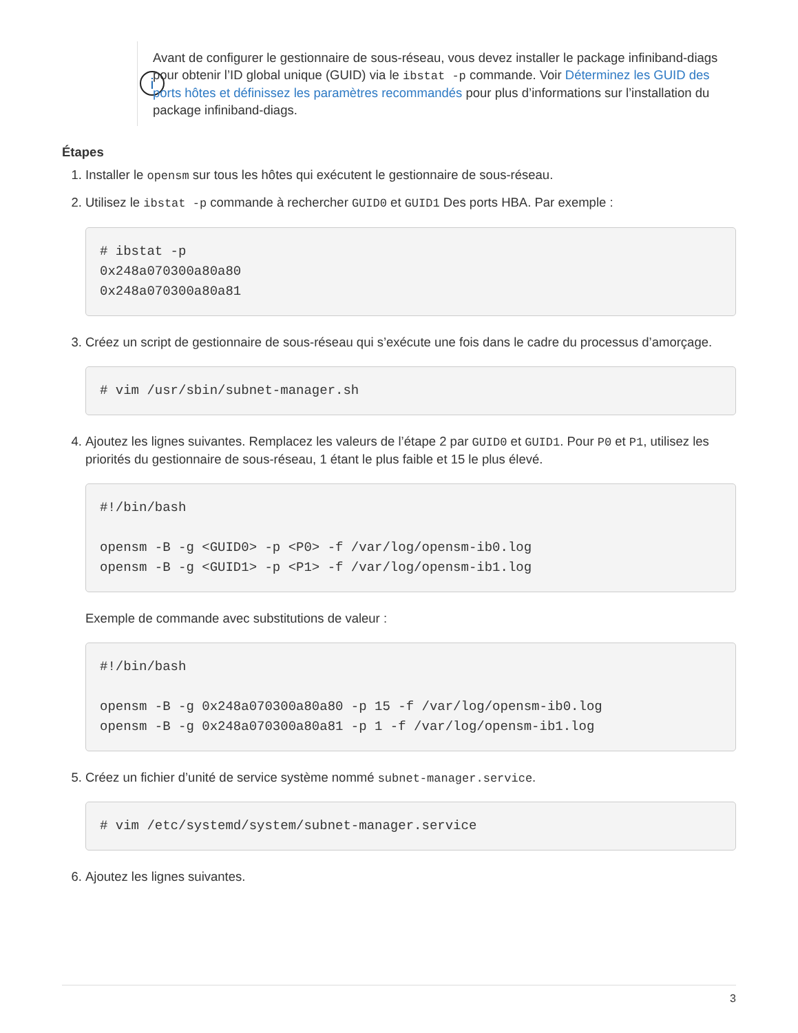i
Avant de configurer le gestionnaire de sous-réseau, vous devez installer le package infiniband-diags pour obtenir l’ID global unique (GUID) via le ibstat -p commande. Voir Déterminez les GUID des ports hôtes et définissez les paramètres recommandés pour plus d’informations sur l’installation du package infiniband-diags.
Étapes
1. Installer le opensm sur tous les hôtes qui exécutent le gestionnaire de sous-réseau.
2. Utilisez le ibstat -p commande à rechercher GUID0 et GUID1 Des ports HBA. Par exemple :
# ibstat -p
0x248a070300a80a80
0x248a070300a80a81
3. Créez un script de gestionnaire de sous-réseau qui s’exécute une fois dans le cadre du processus d’amorçage.
# vim /usr/sbin/subnet-manager.sh
4. Ajoutez les lignes suivantes. Remplacez les valeurs de l’étape 2 par GUID0 et GUID1. Pour P0 et P1, utilisez les priorités du gestionnaire de sous-réseau, 1 étant le plus faible et 15 le plus élevé.
#!/bin/bash

opensm -B -g <GUID0> -p <P0> -f /var/log/opensm-ib0.log
opensm -B -g <GUID1> -p <P1> -f /var/log/opensm-ib1.log
Exemple de commande avec substitutions de valeur :
#!/bin/bash

opensm -B -g 0x248a070300a80a80 -p 15 -f /var/log/opensm-ib0.log
opensm -B -g 0x248a070300a80a81 -p 1 -f /var/log/opensm-ib1.log
5. Créez un fichier d’unité de service système nommé subnet-manager.service.
# vim /etc/systemd/system/subnet-manager.service
6. Ajoutez les lignes suivantes.
3